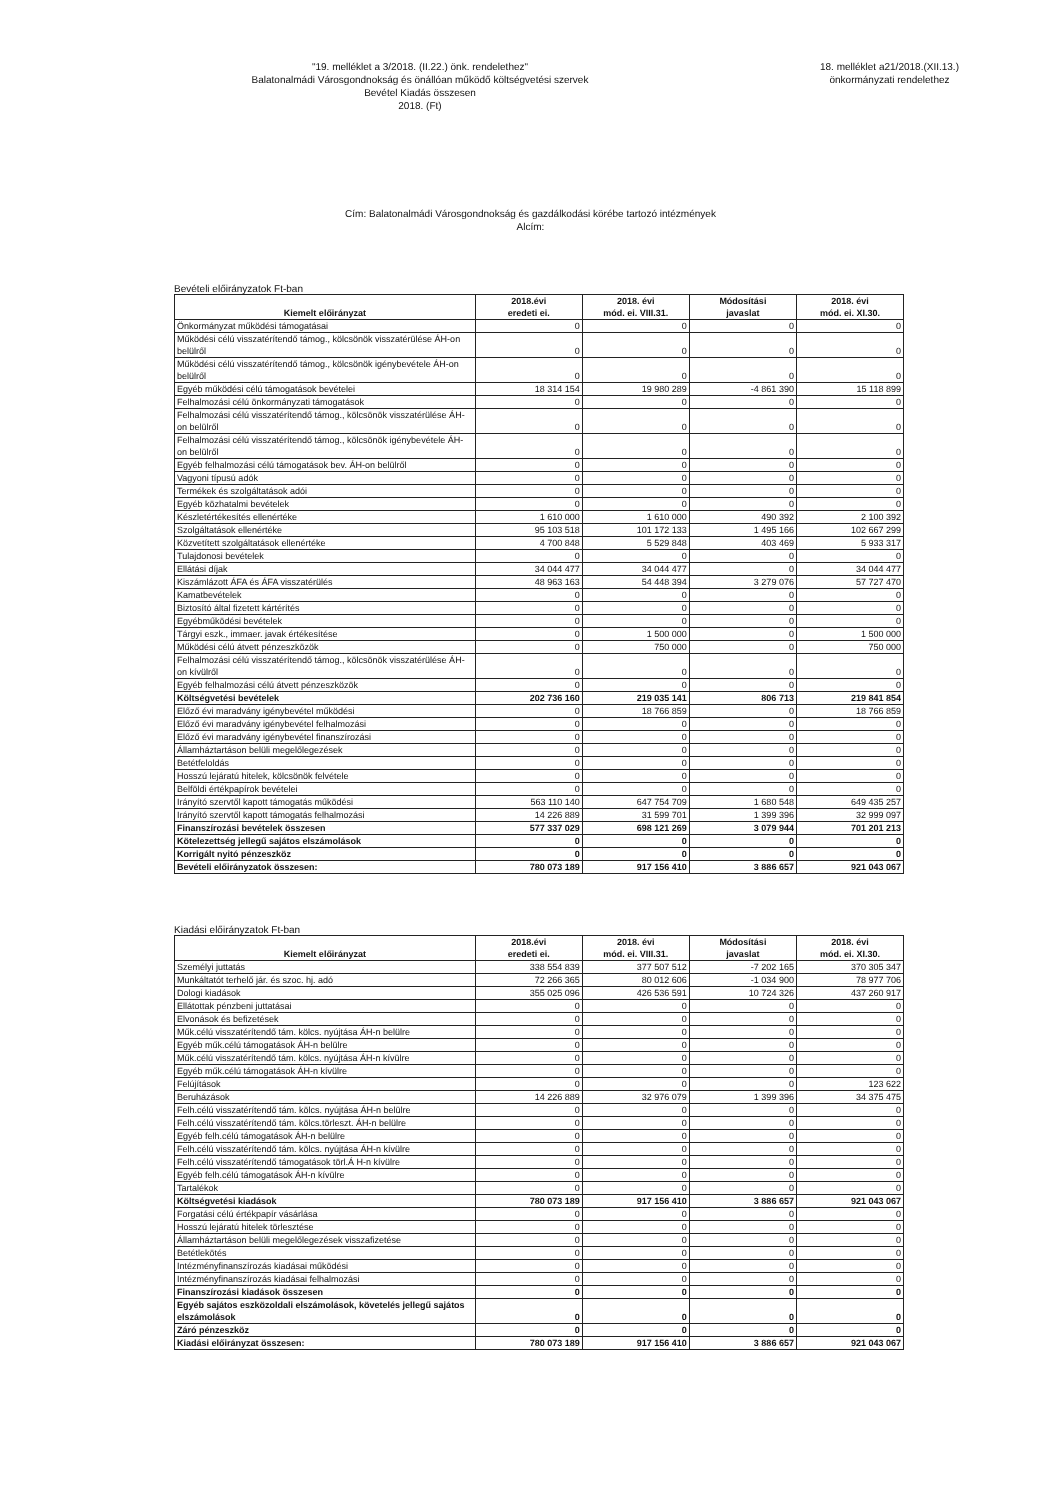"19. melléklet a 3/2018. (II.22.) önk. rendelethez"
Balatonalmádi Városgondnokság és önállóan működő költségvetési szervek
Bevétel Kiadás összesen
2018. (Ft)
18. melléklet a21/2018.(XII.13.)
önkormányzati rendelethez
Cím: Balatonalmádi Városgondnokság és gazdálkodási körébe tartozó intézmények
Alcím:
Bevételi előirányzatok Ft-ban
| Kiemelt előirányzat | 2018.évi eredeti ei. | 2018. évi mód. ei. VIII.31. | Módosítási javaslat | 2018. évi mód. ei. XI.30. |
| --- | --- | --- | --- | --- |
| Önkormányzat működési támogatásai | 0 | 0 | 0 | 0 |
| Működési célú visszatérítendő támog., kölcsönök visszatérülése ÁH-on belülről | 0 | 0 | 0 | 0 |
| Működési célú visszatérítendő támog., kölcsönök igénybevétele ÁH-on belülről | 0 | 0 | 0 | 0 |
| Egyéb működési célú támogatások bevételei | 18 314 154 | 19 980 289 | -4 861 390 | 15 118 899 |
| Felhalmozási célú önkormányzati támogatások | 0 | 0 | 0 | 0 |
| Felhalmozási célú visszatérítendő támog., kölcsönök visszatérülése ÁH-on belülről | 0 | 0 | 0 | 0 |
| Felhalmozási célú visszatérítendő támog., kölcsönök igénybevétele ÁH-on belülről | 0 | 0 | 0 | 0 |
| Egyéb felhalmozási célú támogatások bev. ÁH-on belülről | 0 | 0 | 0 | 0 |
| Vagyoni típusú adók | 0 | 0 | 0 | 0 |
| Termékek és szolgáltatások adói | 0 | 0 | 0 | 0 |
| Egyéb közhatalmi bevételek | 0 | 0 | 0 | 0 |
| Készletértékesítés ellenértéke | 1 610 000 | 1 610 000 | 490 392 | 2 100 392 |
| Szolgáltatások ellenértéke | 95 103 518 | 101 172 133 | 1 495 166 | 102 667 299 |
| Közvetített szolgáltatások ellenértéke | 4 700 848 | 5 529 848 | 403 469 | 5 933 317 |
| Tulajdonosi bevételek | 0 | 0 | 0 | 0 |
| Ellátási díjak | 34 044 477 | 34 044 477 | 0 | 34 044 477 |
| Kiszámlázott ÁFA és ÁFA visszatérülés | 48 963 163 | 54 448 394 | 3 279 076 | 57 727 470 |
| Kamatbevételek | 0 | 0 | 0 | 0 |
| Biztosító által fizetett kártérítés | 0 | 0 | 0 | 0 |
| Egyébműködési bevételek | 0 | 0 | 0 | 0 |
| Tárgyi eszk., immaer. javak értékesítése | 0 | 1 500 000 | 0 | 1 500 000 |
| Működési célú átvett pénzeszközök | 0 | 750 000 | 0 | 750 000 |
| Felhalmozási célú visszatérítendő támog., kölcsönök visszatérülése ÁH-on kívülről | 0 | 0 | 0 | 0 |
| Egyéb felhalmozási célú átvett pénzeszközök | 0 | 0 | 0 | 0 |
| Költségvetési bevételek | 202 736 160 | 219 035 141 | 806 713 | 219 841 854 |
| Előző évi maradvány igénybevétel működési | 0 | 18 766 859 | 0 | 18 766 859 |
| Előző évi maradvány igénybevétel felhalmozási | 0 | 0 | 0 | 0 |
| Előző évi maradvány igénybevétel finanszírozási | 0 | 0 | 0 | 0 |
| Államháztartáson belüli megelőlegezések | 0 | 0 | 0 | 0 |
| Betétfeloldás | 0 | 0 | 0 | 0 |
| Hosszú lejáratú hitelek, kölcsönök felvétele | 0 | 0 | 0 | 0 |
| Belföldi értékpapírok bevételei | 0 | 0 | 0 | 0 |
| Irányító szervtől kapott támogatás működési | 563 110 140 | 647 754 709 | 1 680 548 | 649 435 257 |
| Irányító szervtől kapott támogatás felhalmozási | 14 226 889 | 31 599 701 | 1 399 396 | 32 999 097 |
| Finanszírozási bevételek összesen | 577 337 029 | 698 121 269 | 3 079 944 | 701 201 213 |
| Kötelezettség jellegű sajátos elszámolások | 0 | 0 | 0 | 0 |
| Korrigált nyitó pénzeszköz | 0 | 0 | 0 | 0 |
| Bevételi előirányzatok összesen: | 780 073 189 | 917 156 410 | 3 886 657 | 921 043 067 |
Kiadási előirányzatok Ft-ban
| Kiemelt előirányzat | 2018.évi eredeti ei. | 2018. évi mód. ei. VIII.31. | Módosítási javaslat | 2018. évi mód. ei. XI.30. |
| --- | --- | --- | --- | --- |
| Személyi juttatás | 338 554 839 | 377 507 512 | -7 202 165 | 370 305 347 |
| Munkáltatót terhelő jár. és szoc. hj. adó | 72 266 365 | 80 012 606 | -1 034 900 | 78 977 706 |
| Dologi kiadások | 355 025 096 | 426 536 591 | 10 724 326 | 437 260 917 |
| Ellátottak pénzbeni juttatásai | 0 | 0 | 0 | 0 |
| Elvonások és befizetések | 0 | 0 | 0 | 0 |
| Műk.célú visszatérítendő tám. kölcs. nyújtása ÁH-n belülre | 0 | 0 | 0 | 0 |
| Egyéb műk.célú támogatások ÁH-n belülre | 0 | 0 | 0 | 0 |
| Műk.célú visszatérítendő tám. kölcs. nyújtása ÁH-n kívülre | 0 | 0 | 0 | 0 |
| Egyéb műk.célú támogatások ÁH-n kívülre | 0 | 0 | 0 | 0 |
| Felújítások | 0 | 0 | 0 | 123 622 |
| Beruházások | 14 226 889 | 32 976 079 | 1 399 396 | 34 375 475 |
| Felh.célú visszatérítendő tám. kölcs. nyújtása ÁH-n belülre | 0 | 0 | 0 | 0 |
| Felh.célú visszatérítendő tám. kölcs.törleszt. ÁH-n belülre | 0 | 0 | 0 | 0 |
| Egyéb felh.célú támogatások ÁH-n belülre | 0 | 0 | 0 | 0 |
| Felh.célú visszatérítendő tám. kölcs. nyújtása ÁH-n kívülre | 0 | 0 | 0 | 0 |
| Felh.célú visszatérítendő támogatások törl.Á H-n kívülre | 0 | 0 | 0 | 0 |
| Egyéb felh.célú támogatások ÁH-n kívülre | 0 | 0 | 0 | 0 |
| Tartalékok | 0 | 0 | 0 | 0 |
| Költségvetési kiadások | 780 073 189 | 917 156 410 | 3 886 657 | 921 043 067 |
| Forgatási célú értékpapír vásárlása | 0 | 0 | 0 | 0 |
| Hosszú lejáratú hitelek törlesztése | 0 | 0 | 0 | 0 |
| Államháztartáson belüli megelőlegezések visszafizetése | 0 | 0 | 0 | 0 |
| Betétlekötés | 0 | 0 | 0 | 0 |
| Intézményfinanszírozás kiadásai működési | 0 | 0 | 0 | 0 |
| Intézményfinanszírozás kiadásai felhalmozási | 0 | 0 | 0 | 0 |
| Finanszírozási kiadások összesen | 0 | 0 | 0 | 0 |
| Egyéb sajátos eszközoldali elszámolások, követelés jellegű sajátos elszámolások | 0 | 0 | 0 | 0 |
| Záró pénzeszköz | 0 | 0 | 0 | 0 |
| Kiadási előirányzat összesen: | 780 073 189 | 917 156 410 | 3 886 657 | 921 043 067 |